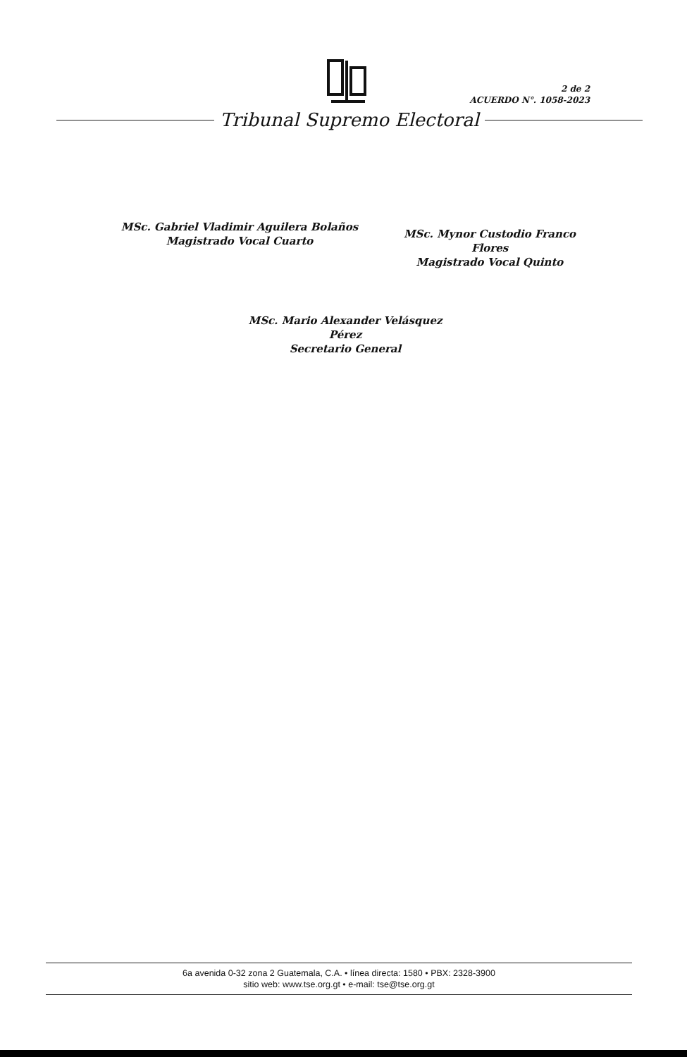2 de 2
ACUERDO N°. 1058-2023
Tribunal Supremo Electoral
MSc. Gabriel Vladimir Aguilera Bolaños
Magistrado Vocal Cuarto
MSc. Mynor Custodio Franco Flores
Magistrado Vocal Quinto
MSc. Mario Alexander Velásquez Pérez
Secretario General
6a avenida 0-32 zona 2 Guatemala, C.A. • línea directa: 1580 • PBX: 2328-3900
sitio web: www.tse.org.gt • e-mail: tse@tse.org.gt